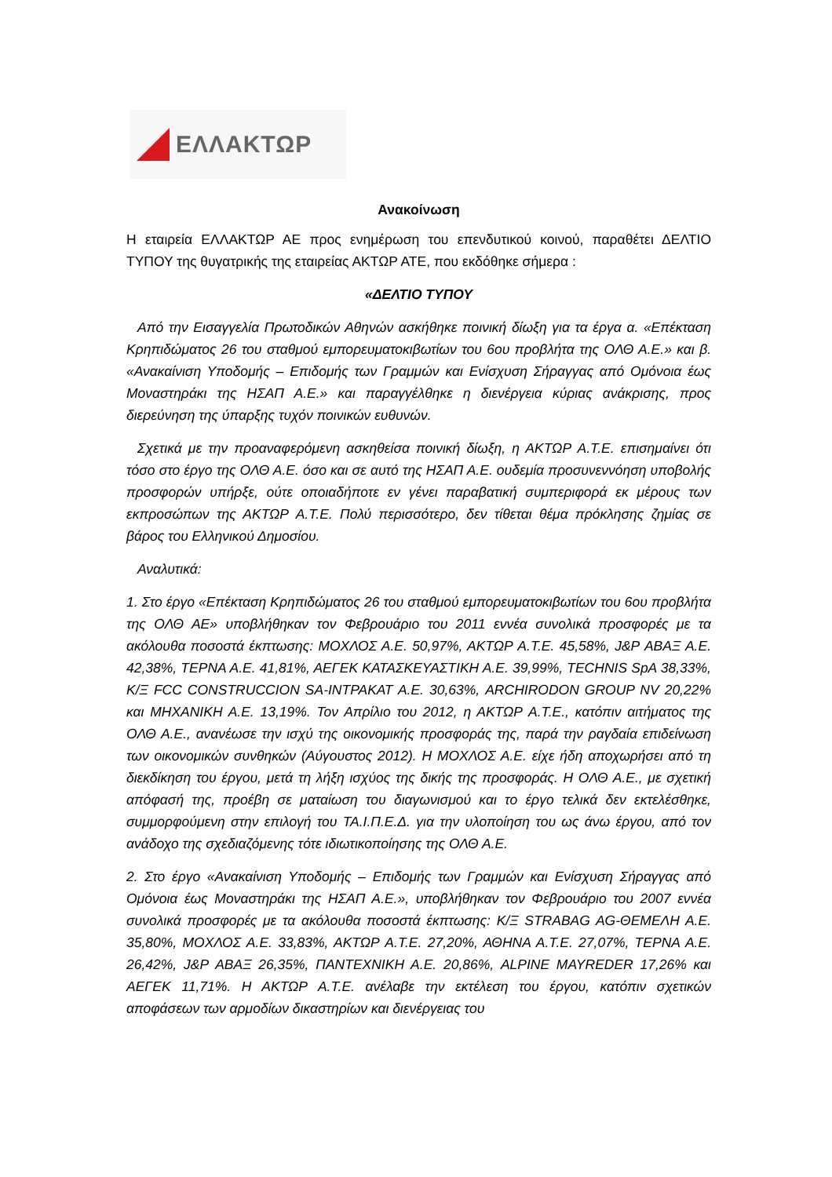ΕΛΛΑΚΤΩΡ
Ανακοίνωση
Η εταιρεία ΕΛΛΑΚΤΩΡ ΑΕ προς ενημέρωση του επενδυτικού κοινού, παραθέτει ΔΕΛΤΙΟ ΤΥΠΟΥ της θυγατρικής της εταιρείας ΑΚΤΩΡ ΑΤΕ, που εκδόθηκε σήμερα :
«ΔΕΛΤΙΟ ΤΥΠΟΥ
Από την Εισαγγελία Πρωτοδικών Αθηνών ασκήθηκε ποινική δίωξη για τα έργα α. «Επέκταση Κρηπιδώματος 26 του σταθμού εμπορευματοκιβωτίων του 6ου προβλήτα της ΟΛΘ Α.Ε.» και β. «Ανακαίνιση Υποδομής – Επιδομής των Γραμμών και Ενίσχυση Σήραγγας από Ομόνοια έως Μοναστηράκι της ΗΣΑΠ Α.Ε.» και παραγγέλθηκε η διενέργεια κύριας ανάκρισης, προς διερεύνηση της ύπαρξης τυχόν ποινικών ευθυνών.
Σχετικά με την προαναφερόμενη ασκηθείσα ποινική δίωξη, η ΑΚΤΩΡ Α.Τ.Ε. επισημαίνει ότι τόσο στο έργο της ΟΛΘ Α.Ε. όσο και σε αυτό της ΗΣΑΠ Α.Ε. ουδεμία προσυνεννόηση υποβολής προσφορών υπήρξε, ούτε οποιαδήποτε εν γένει παραβατική συμπεριφορά εκ μέρους των εκπροσώπων της ΑΚΤΩΡ Α.Τ.Ε. Πολύ περισσότερο, δεν τίθεται θέμα πρόκλησης ζημίας σε βάρος του Ελληνικού Δημοσίου.
Αναλυτικά:
1. Στο έργο «Επέκταση Κρηπιδώματος 26 του σταθμού εμπορευματοκιβωτίων του 6ου προβλήτα της ΟΛΘ ΑΕ» υποβλήθηκαν τον Φεβρουάριο του 2011 εννέα συνολικά προσφορές με τα ακόλουθα ποσοστά έκπτωσης: ΜΟΧΛΟΣ Α.Ε. 50,97%, ΑΚΤΩΡ Α.Τ.Ε. 45,58%, J&P ΑΒΑΞ Α.Ε. 42,38%, ΤΕΡΝΑ Α.Ε. 41,81%, ΑΕΓΕΚ ΚΑΤΑΣΚΕΥΑΣΤΙΚΗ Α.Ε. 39,99%, TECHNIS SpA 38,33%, Κ/Ξ FCC CONSTRUCCION SA-ΙΝΤΡΑΚΑΤ Α.Ε. 30,63%, ARCHIRODON GROUP NV 20,22% και ΜΗΧΑΝΙΚΗ Α.Ε. 13,19%. Τον Απρίλιο του 2012, η ΑΚΤΩΡ Α.Τ.Ε., κατόπιν αιτήματος της ΟΛΘ Α.Ε., ανανέωσε την ισχύ της οικονομικής προσφοράς της, παρά την ραγδαία επιδείνωση των οικονομικών συνθηκών (Αύγουστος 2012). Η ΜΟΧΛΟΣ Α.Ε. είχε ήδη αποχωρήσει από τη διεκδίκηση του έργου, μετά τη λήξη ισχύος της δικής της προσφοράς. Η ΟΛΘ Α.Ε., με σχετική απόφασή της, προέβη σε ματαίωση του διαγωνισμού και το έργο τελικά δεν εκτελέσθηκε, συμμορφούμενη στην επιλογή του ΤΑ.Ι.Π.Ε.Δ. για την υλοποίηση του ως άνω έργου, από τον ανάδοχο της σχεδιαζόμενης τότε ιδιωτικοποίησης της ΟΛΘ Α.Ε.
2. Στο έργο «Ανακαίνιση Υποδομής – Επιδομής των Γραμμών και Ενίσχυση Σήραγγας από Ομόνοια έως Μοναστηράκι της ΗΣΑΠ Α.Ε.», υποβλήθηκαν τον Φεβρουάριο του 2007 εννέα συνολικά προσφορές με τα ακόλουθα ποσοστά έκπτωσης: Κ/Ξ STRABAG AG-ΘΕΜΕΛΗ Α.Ε. 35,80%, ΜΟΧΛΟΣ Α.Ε. 33,83%, ΑΚΤΩΡ Α.Τ.Ε. 27,20%, ΑΘΗΝΑ Α.Τ.Ε. 27,07%, ΤΕΡΝΑ Α.Ε. 26,42%, J&P ΑΒΑΞ 26,35%, ΠΑΝΤΕΧΝΙΚΗ Α.Ε. 20,86%, ALPINE MAYREDER 17,26% και ΑΕΓΕΚ 11,71%. Η ΑΚΤΩΡ Α.Τ.Ε. ανέλαβε την εκτέλεση του έργου, κατόπιν σχετικών αποφάσεων των αρμοδίων δικαστηρίων και διενέργειας του